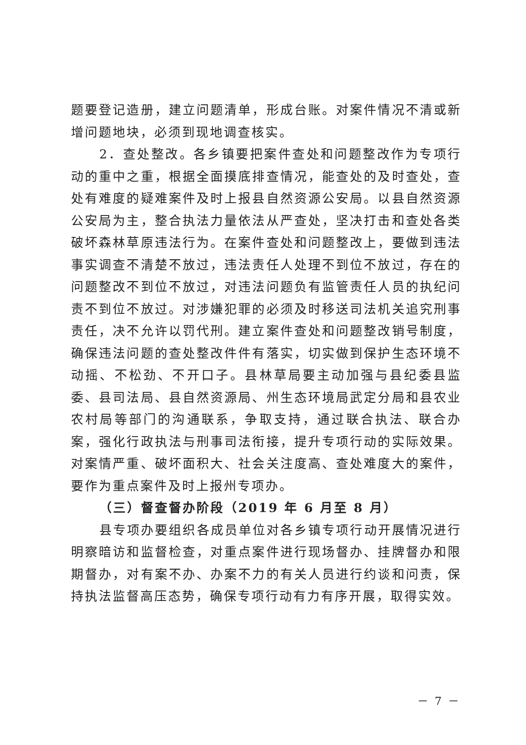题要登记造册，建立问题清单，形成台账。对案件情况不清或新增问题地块，必须到现地调查核实。
2．查处整改。各乡镇要把案件查处和问题整改作为专项行动的重中之重，根据全面摸底排查情况，能查处的及时查处，查处有难度的疑难案件及时上报县自然资源公安局。以县自然资源公安局为主，整合执法力量依法从严查处，坚决打击和查处各类破坏森林草原违法行为。在案件查处和问题整改上，要做到违法事实调查不清楚不放过，违法责任人处理不到位不放过，存在的问题整改不到位不放过，对违法问题负有监管责任人员的执纪问责不到位不放过。对涉嫌犯罪的必须及时移送司法机关追究刑事责任，决不允许以罚代刑。建立案件查处和问题整改销号制度，确保违法问题的查处整改件件有落实，切实做到保护生态环境不动摇、不松劲、不开口子。县林草局要主动加强与县纪委县监委、县司法局、县自然资源局、州生态环境局武定分局和县农业农村局等部门的沟通联系，争取支持，通过联合执法、联合办案，强化行政执法与刑事司法衔接，提升专项行动的实际效果。对案情严重、破坏面积大、社会关注度高、查处难度大的案件，要作为重点案件及时上报州专项办。
（三）督查督办阶段（2019 年 6 月至 8 月）
县专项办要组织各成员单位对各乡镇专项行动开展情况进行明察暗访和监督检查，对重点案件进行现场督办、挂牌督办和限期督办，对有案不办、办案不力的有关人员进行约谈和问责，保持执法监督高压态势，确保专项行动有力有序开展，取得实效。
－ 7 －